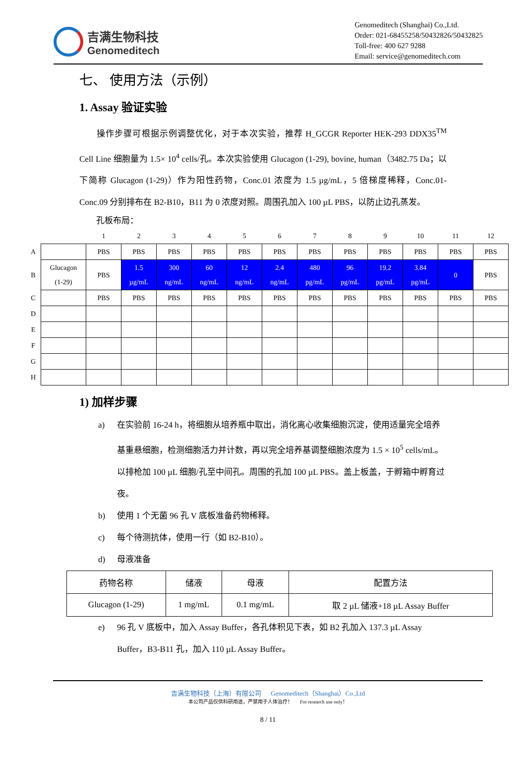吉满生物科技
Genomeditech
Genomeditech (Shanghai) Co.,Ltd.
Order: 021-68455258/50432826/50432825
Toll-free: 400 627 9288
Email: service@genomeditech.com
七、 使用方法（示例）
1. Assay 验证实验
  操作步骤可根据示例调整优化，对于本次实验，推荐 H_GCGR Reporter HEK-293 DDX35<sup>TM</sup> Cell Line 细胞量为 1.5× 10<sup>4</sup> cells/孔。本次实验使用 Glucagon (1-29), bovine, human（3482.75 Da；以下简称 Glucagon (1-29)）作为阳性药物，Conc.01 浓度为 1.5 µg/mL，5 倍梯度稀释，Conc.01-Conc.09 分别排布在 B2-B10，B11 为 0 浓度对照。周围孔加入 100 µL PBS，以防止边孔蒸发。
  孔板布局：
| | | 1 | 2 | 3 | 4 | 5 | 6 | 7 | 8 | 9 | 10 | 11 | 12 |
| A | | PBS | PBS | PBS | PBS | PBS | PBS | PBS | PBS | PBS | PBS | PBS | PBS |
| B | Glucagon (1-29) | PBS | 1.5 µg/mL | 300 ng/mL | 60 ng/mL | 12 ng/mL | 2.4 ng/mL | 480 pg/mL | 96 pg/mL | 19.2 pg/mL | 3.84 pg/mL | 0 | PBS |
| C | | PBS | PBS | PBS | PBS | PBS | PBS | PBS | PBS | PBS | PBS | PBS | PBS |
| D | | | | | | | | | | | | | |
| E | | | | | | | | | | | | | |
| F | | | | | | | | | | | | | |
| G | | | | | | | | | | | | | |
| H | | | | | | | | | | | | | |
1) 加样步骤
a) 在实验前 16-24 h，将细胞从培养瓶中取出，消化离心收集细胞沉淀，使用适量完全培养基重悬细胞，检测细胞活力并计数，再以完全培养基调整细胞浓度为 1.5 × 10<sup>5</sup> cells/mL。以排枪加 100 µL 细胞/孔至中间孔。周围的孔加 100 µL PBS。盖上板盖，于孵箱中孵育过夜。
b) 使用 1 个无菌 96 孔 V 底板准备药物稀释。
c) 每个待测抗体，使用一行（如 B2-B10）。
d) 母液准备
| 药物名称 | 储液 | 母液 | 配置方法 |
| --- | --- | --- | --- |
| Glucagon (1-29) | 1 mg/mL | 0.1 mg/mL | 取 2 µL 储液+18 µL Assay Buffer |
e) 96 孔 V 底板中，加入 Assay Buffer，各孔体积见下表，如 B2 孔加入 137.3 µL Assay Buffer，B3-B11 孔，加入 110 µL Assay Buffer。
吉满生物科技（上海）有限公司   Genomeditech（Shanghai）Co.,Ltd
本公司产品仅供科研用途，严禁用于人体治疗！   For research use only！
8 / 11